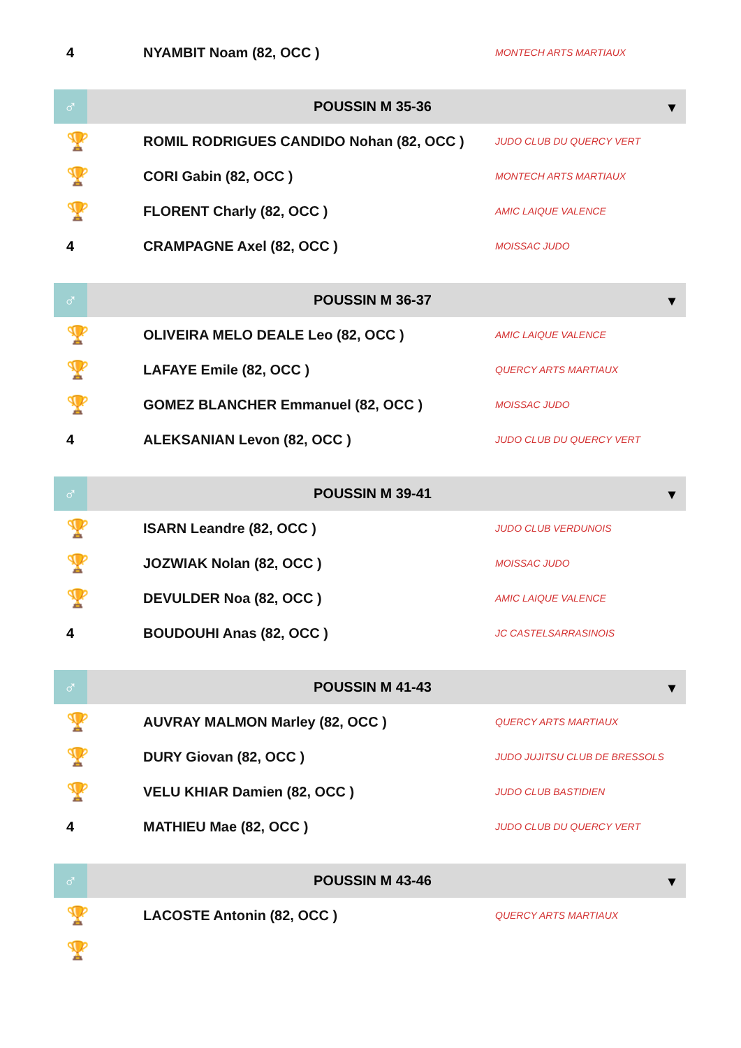| 4 | NYAMBIT Noam (82, OCC ) | MONTECH ARTS MARTIAUX |
| ♂ | POUSSIN M 35-36 | ▾ |
| 🏆 | ROMIL RODRIGUES CANDIDO Nohan (82, OCC ) | JUDO CLUB DU QUERCY VERT |
| 🏆 | CORI Gabin (82, OCC ) | MONTECH ARTS MARTIAUX |
| 🏆 | FLORENT Charly (82, OCC ) | AMIC LAIQUE VALENCE |
| 4 | CRAMPAGNE Axel (82, OCC ) | MOISSAC JUDO |
| ♂ | POUSSIN M 36-37 | ▾ |
| 🏆 | OLIVEIRA MELO DEALE Leo (82, OCC ) | AMIC LAIQUE VALENCE |
| 🏆 | LAFAYE Emile (82, OCC ) | QUERCY ARTS MARTIAUX |
| 🏆 | GOMEZ BLANCHER Emmanuel (82, OCC ) | MOISSAC JUDO |
| 4 | ALEKSANIAN Levon (82, OCC ) | JUDO CLUB DU QUERCY VERT |
| ♂ | POUSSIN M 39-41 | ▾ |
| 🏆 | ISARN Leandre (82, OCC ) | JUDO CLUB VERDUNOIS |
| 🏆 | JOZWIAK Nolan (82, OCC ) | MOISSAC JUDO |
| 🏆 | DEVULDER Noa (82, OCC ) | AMIC LAIQUE VALENCE |
| 4 | BOUDOUHI Anas (82, OCC ) | JC CASTELSARRASINOIS |
| ♂ | POUSSIN M 41-43 | ▾ |
| 🏆 | AUVRAY MALMON Marley (82, OCC ) | QUERCY ARTS MARTIAUX |
| 🏆 | DURY Giovan (82, OCC ) | JUDO JUJITSU CLUB DE BRESSOLS |
| 🏆 | VELU KHIAR Damien (82, OCC ) | JUDO CLUB BASTIDIEN |
| 4 | MATHIEU Mae (82, OCC ) | JUDO CLUB DU QUERCY VERT |
| ♂ | POUSSIN M 43-46 | ▾ |
| 🏆 | LACOSTE Antonin (82, OCC ) | QUERCY ARTS MARTIAUX |
| 🏆 | | |